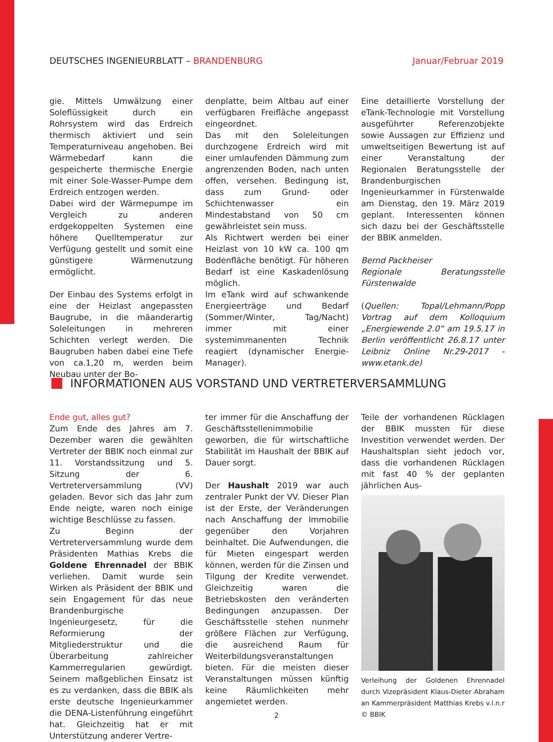DEUTSCHES INGENIEURBLATT – BRANDENBURG
Januar/Februar 2019
gie. Mittels Umwälzung einer Soleflüssigkeit durch ein Rohrsystem wird das Erdreich thermisch aktiviert und sein Temperaturniveau angehoben. Bei Wärmebedarf kann die gespeicherte thermische Energie mit einer Sole-Wasser-Pumpe dem Erdreich entzogen werden.
Dabei wird der Wärmepumpe im Vergleich zu anderen erdgekoppelten Systemen eine höhere Quelltemperatur zur Verfügung gestellt und somit eine günstigere Wärmenutzung ermöglicht.
Der Einbau des Systems erfolgt in eine der Heizlast angepassten Baugrube, in die mäanderartig Soleleitungen in mehreren Schichten verlegt werden. Die Baugruben haben dabei eine Tiefe von ca.1,20 m, werden beim Neubau unter der Bo-
denplatte, beim Altbau auf einer verfügbaren Freifläche angepasst eingeordnet.
Das mit den Soleleitungen durchzogene Erdreich wird mit einer umlaufenden Dämmung zum angrenzenden Boden, nach unten offen, versehen. Bedingung ist, dass zum Grund- oder Schichtenwasser ein Mindestabstand von 50 cm gewährleistet sein muss.
Als Richtwert werden bei einer Heizlast von 10 kW ca. 100 qm Bodenfläche benötigt. Für höheren Bedarf ist eine Kaskadenlösung möglich.
Im eTank wird auf schwankende Energieerträge und Bedarf (Sommer/Winter, Tag/Nacht) immer mit einer systemimmanenten Technik reagiert (dynamischer Energie-Manager).
Eine detaillierte Vorstellung der eTank-Technologie mit Vorstellung ausgeführter Referenzobjekte sowie Aussagen zur Effizienz und umweltseitigen Bewertung ist auf einer Veranstaltung der Regionalen Beratungsstelle der Brandenburgischen Ingenieurkammer in Fürstenwalde am Dienstag, den 19. März 2019 geplant. Interessenten können sich dazu bei der Geschäftsstelle der BBIK anmelden.
Bernd Packheiser
Regionale Beratungsstelle Fürstenwalde
(Quellen: Topal/Lehmann/Popp Vortrag auf dem Kolloquium „Energiewende 2.0“ am 19.5.17 in Berlin veröffentlicht 26.8.17 unter Leibniz Online Nr.29-2017 - www.etank.de)
INFORMATIONEN AUS VORSTAND UND VERTRETERVERSAMMLUNG
Ende gut, alles gut?
Zum Ende des Jahres am 7. Dezember waren die gewählten Vertreter der BBIK noch einmal zur 11. Vorstandssitzung und 5. Sitzung der 6. Vertreterversammlung (VV) geladen. Bevor sich das Jahr zum Ende neigte, waren noch einige wichtige Beschlüsse zu fassen.
Zu Beginn der Vertreterversammlung wurde dem Präsidenten Mathias Krebs die Goldene Ehrennadel der BBIK verliehen. Damit wurde sein Wirken als Präsident der BBIK und sein Engagement für das neue Brandenburgische Ingenieurgesetz, für die Reformierung der Mitgliederstruktur und die Überarbeitung zahlreicher Kammerregularien gewürdigt. Seinem maßgeblichen Einsatz ist es zu verdanken, dass die BBIK als erste deutsche Ingenieurkammer die DENA-Listenführung eingeführt hat. Gleichzeitig hat er mit Unterstützung anderer Vertre-
ter immer für die Anschaffung der Geschäftsstellenimmobilie geworben, die für wirtschaftliche Stabilität im Haushalt der BBIK auf Dauer sorgt.
Der Haushalt 2019 war auch zentraler Punkt der VV. Dieser Plan ist der Erste, der Veränderungen nach Anschaffung der Immobilie gegenüber den Vorjahren beinhaltet. Die Aufwendungen, die für Mieten eingespart werden können, werden für die Zinsen und Tilgung der Kredite verwendet. Gleichzeitig waren die Betriebskosten den veränderten Bedingungen anzupassen. Der Geschäftsstelle stehen nunmehr größere Flächen zur Verfügung, die ausreichend Raum für Weiterbildungsveranstaltungen bieten. Für die meisten dieser Veranstaltungen müssen künftig keine Räumlichkeiten mehr angemietet werden.
Teile der vorhandenen Rücklagen der BBIK mussten für diese Investition verwendet werden. Der Haushaltsplan sieht jedoch vor, dass die vorhandenen Rücklagen mit fast 40 % der geplanten jährlichen Aus-
Verleihung der Goldenen Ehrennadel durch Vizepräsident Klaus-Dieter Abraham an Kammerpräsident Matthias Krebs v.l.n.r © BBIK
2